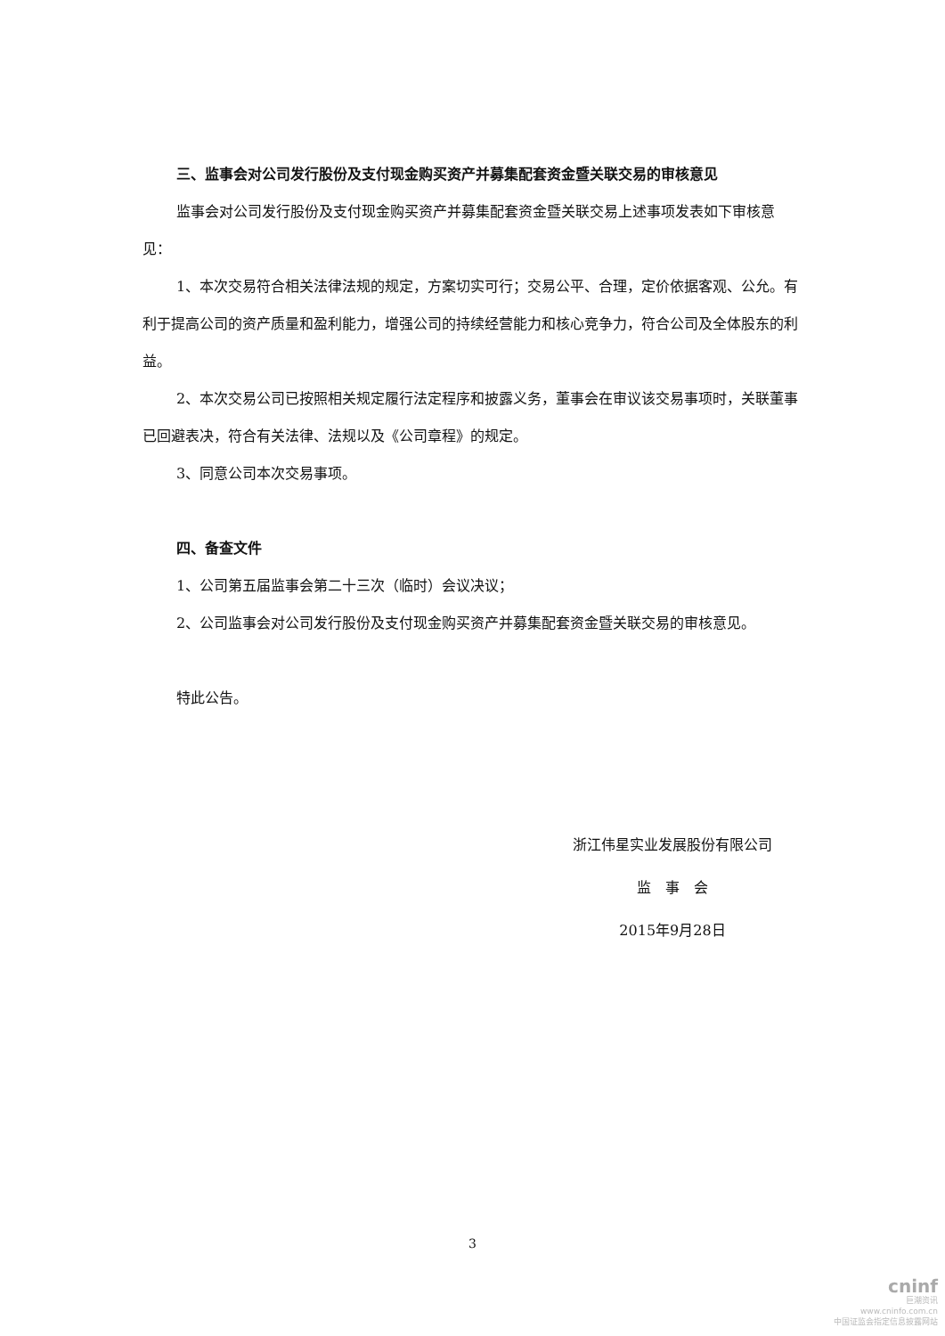三、监事会对公司发行股份及支付现金购买资产并募集配套资金暨关联交易的审核意见
监事会对公司发行股份及支付现金购买资产并募集配套资金暨关联交易上述事项发表如下审核意见：
1、本次交易符合相关法律法规的规定，方案切实可行；交易公平、合理，定价依据客观、公允。有利于提高公司的资产质量和盈利能力，增强公司的持续经营能力和核心竞争力，符合公司及全体股东的利益。
2、本次交易公司已按照相关规定履行法定程序和披露义务，董事会在审议该交易事项时，关联董事已回避表决，符合有关法律、法规以及《公司章程》的规定。
3、同意公司本次交易事项。
四、备查文件
1、公司第五届监事会第二十三次（临时）会议决议；
2、公司监事会对公司发行股份及支付现金购买资产并募集配套资金暨关联交易的审核意见。
特此公告。
浙江伟星实业发展股份有限公司
监　事　会
2015年9月28日
3
cninf
巨潮资讯
www.cninfo.com.cn
中国证监会指定信息披露网站